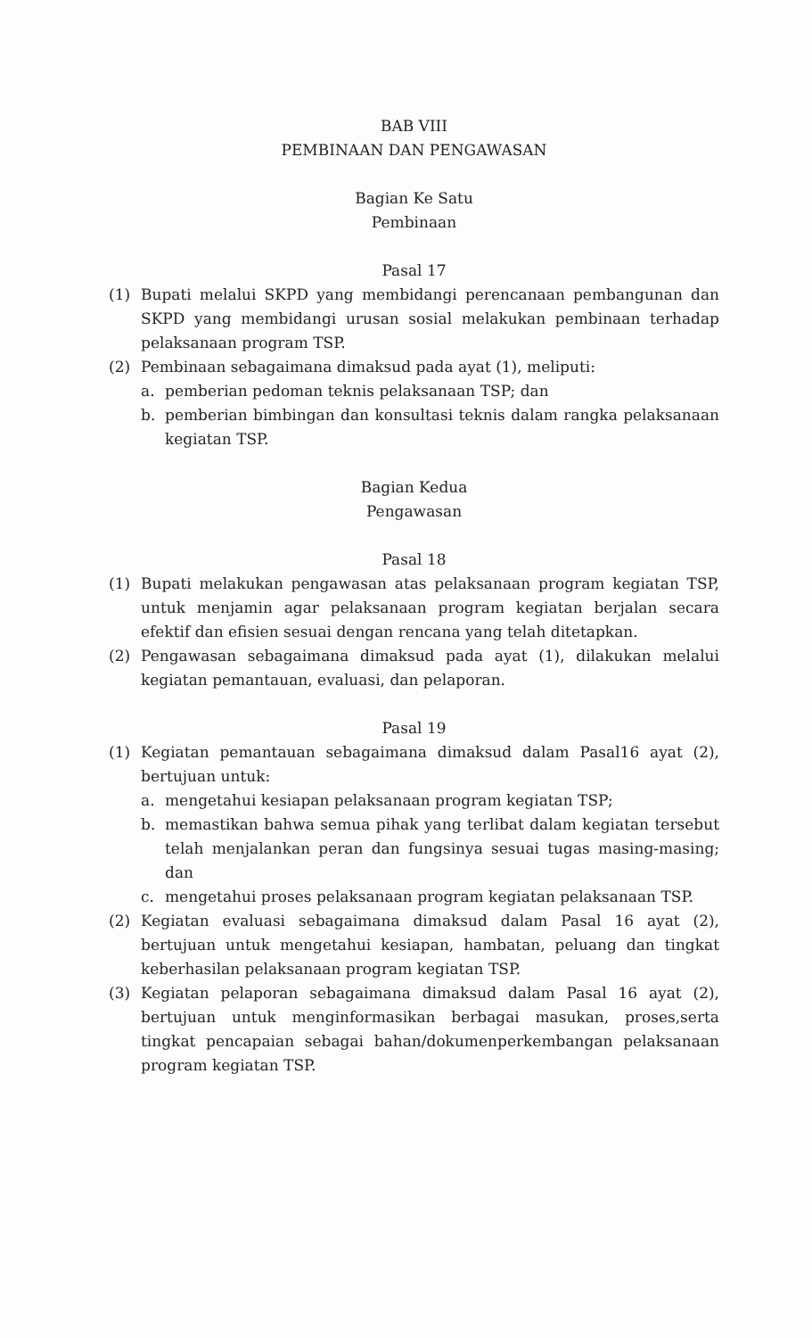BAB VIII
PEMBINAAN DAN PENGAWASAN
Bagian Ke Satu
Pembinaan
Pasal 17
(1) Bupati melalui SKPD yang membidangi perencanaan pembangunan dan SKPD yang membidangi urusan sosial melakukan pembinaan terhadap pelaksanaan program TSP.
(2) Pembinaan sebagaimana dimaksud pada ayat (1), meliputi:
a. pemberian pedoman teknis pelaksanaan TSP; dan
b. pemberian bimbingan dan konsultasi teknis dalam rangka pelaksanaan kegiatan TSP.
Bagian Kedua
Pengawasan
Pasal 18
(1) Bupati melakukan pengawasan atas pelaksanaan program kegiatan TSP, untuk menjamin agar pelaksanaan program kegiatan berjalan secara efektif dan efisien sesuai dengan rencana yang telah ditetapkan.
(2) Pengawasan sebagaimana dimaksud pada ayat (1), dilakukan melalui kegiatan pemantauan, evaluasi, dan pelaporan.
Pasal 19
(1) Kegiatan pemantauan sebagaimana dimaksud dalam Pasal16 ayat (2), bertujuan untuk:
a. mengetahui kesiapan pelaksanaan program kegiatan TSP;
b. memastikan bahwa semua pihak yang terlibat dalam kegiatan tersebut telah menjalankan peran dan fungsinya sesuai tugas masing-masing; dan
c. mengetahui proses pelaksanaan program kegiatan pelaksanaan TSP.
(2) Kegiatan evaluasi sebagaimana dimaksud dalam Pasal 16 ayat (2), bertujuan untuk mengetahui kesiapan, hambatan, peluang dan tingkat keberhasilan pelaksanaan program kegiatan TSP.
(3) Kegiatan pelaporan sebagaimana dimaksud dalam Pasal 16 ayat (2), bertujuan untuk menginformasikan berbagai masukan, proses,serta tingkat pencapaian sebagai bahan/dokumenperkembangan pelaksanaan program kegiatan TSP.